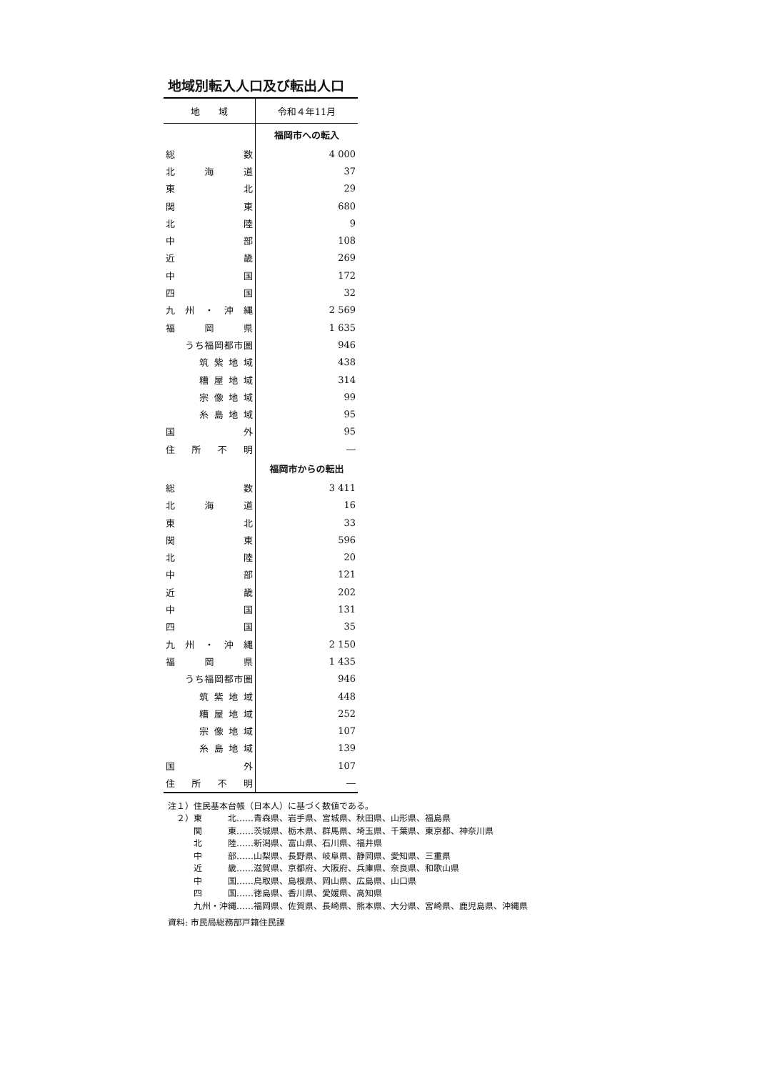地域別転入人口及び転出人口
| 地 域 | 令和４年11月 |
| --- | --- |
| | 福岡市への転入 |
| 総 数 | 4 000 |
| 北 海 道 | 37 |
| 東 北 | 29 |
| 関 東 | 680 |
| 北 陸 | 9 |
| 中 部 | 108 |
| 近 畿 | 269 |
| 中 国 | 172 |
| 四 国 | 32 |
| 九 州 ・ 沖 縄 | 2 569 |
| 福 岡 県 | 1 635 |
| うち福岡都市圏 | 946 |
| 筑 紫 地 域 | 438 |
| 糟 屋 地 域 | 314 |
| 宗 像 地 域 | 99 |
| 糸 島 地 域 | 95 |
| 国 外 | 95 |
| 住 所 不 明 | ― |
| | 福岡市からの転出 |
| 総 数 | 3 411 |
| 北 海 道 | 16 |
| 東 北 | 33 |
| 関 東 | 596 |
| 北 陸 | 20 |
| 中 部 | 121 |
| 近 畿 | 202 |
| 中 国 | 131 |
| 四 国 | 35 |
| 九 州 ・ 沖 縄 | 2 150 |
| 福 岡 県 | 1 435 |
| うち福岡都市圏 | 946 |
| 筑 紫 地 域 | 448 |
| 糟 屋 地 域 | 252 |
| 宗 像 地 域 | 107 |
| 糸 島 地 域 | 139 |
| 国 外 | 107 |
| 住 所 不 明 | ― |
注１）住民基本台帳（日本人）に基づく数値である。
　２）東　　　北……青森県、岩手県、宮城県、秋田県、山形県、福島県
　　　関　　　東……茨城県、栃木県、群馬県、埼玉県、千葉県、東京都、神奈川県
　　　北　　　陸……新潟県、富山県、石川県、福井県
　　　中　　　部……山梨県、長野県、岐阜県、静岡県、愛知県、三重県
　　　近　　　畿……滋賀県、京都府、大阪府、兵庫県、奈良県、和歌山県
　　　中　　　国……鳥取県、島根県、岡山県、広島県、山口県
　　　四　　　国……徳島県、香川県、愛媛県、高知県
　　　九州・沖縄……福岡県、佐賀県、長崎県、熊本県、大分県、宮崎県、鹿児島県、沖縄県
資料: 市民局総務部戸籍住民課